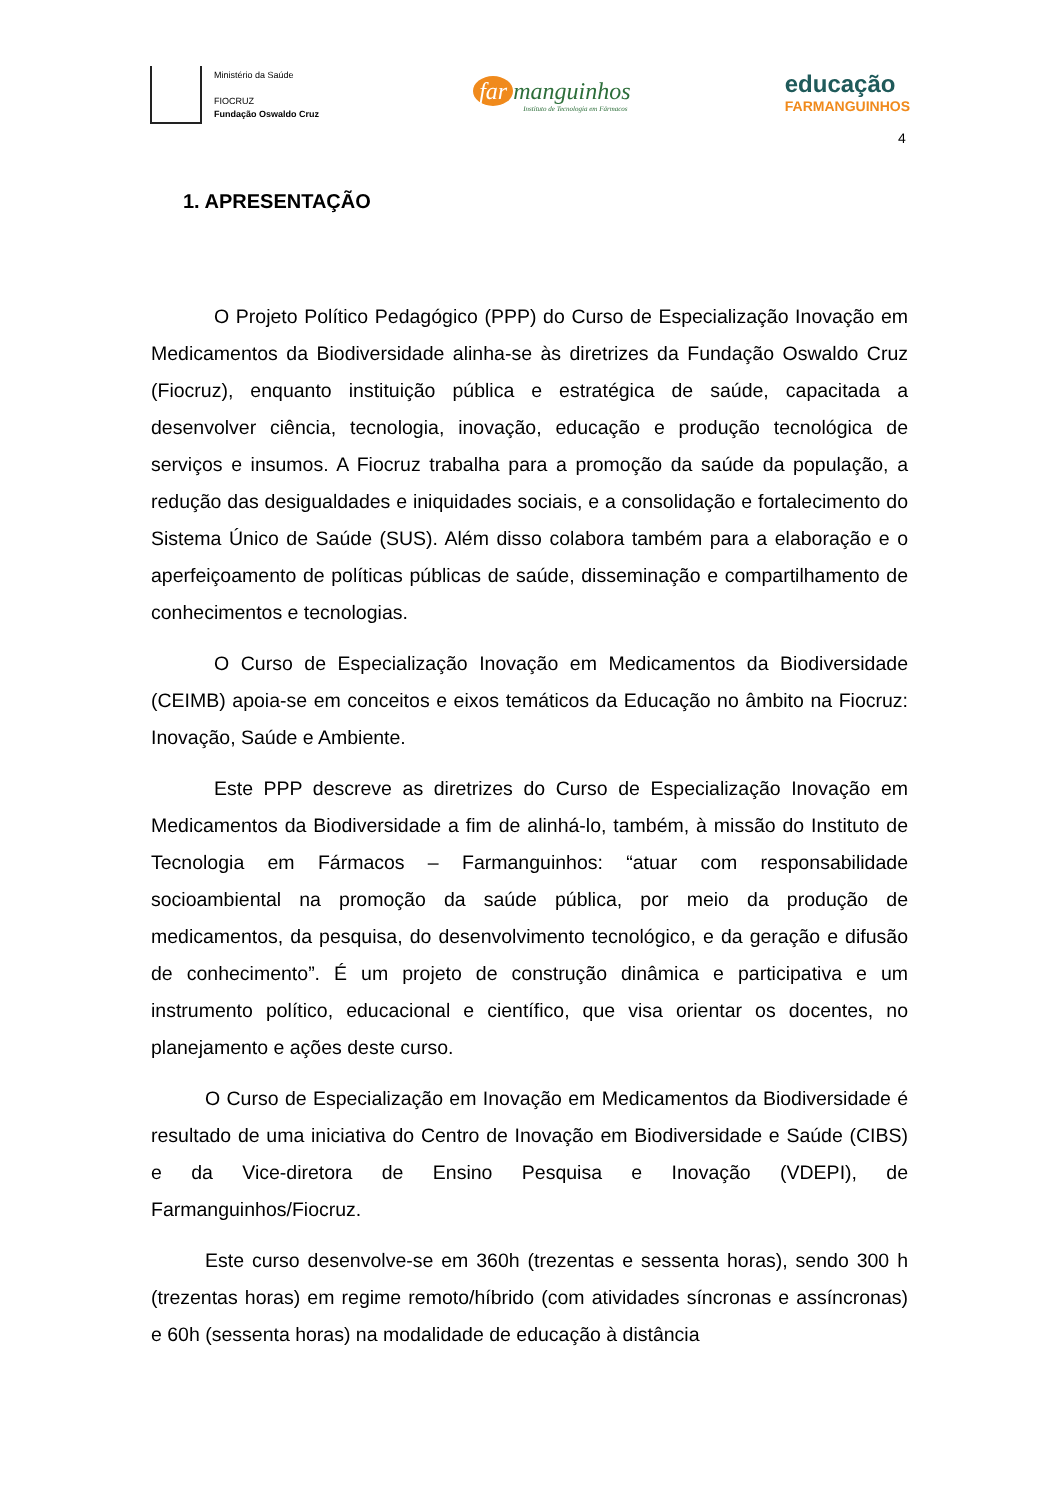Ministério da Saúde
FIOCRUZ
Fundação Oswaldo Cruz
far manguinhos
Instituto de Tecnologia em Fármacos
educação
FARMANGUINHOS
4
1. APRESENTAÇÃO
O Projeto Político Pedagógico (PPP) do Curso de Especialização Inovação em Medicamentos da Biodiversidade alinha-se às diretrizes da Fundação Oswaldo Cruz (Fiocruz), enquanto instituição pública e estratégica de saúde, capacitada a desenvolver ciência, tecnologia, inovação, educação e produção tecnológica de serviços e insumos. A Fiocruz trabalha para a promoção da saúde da população, a redução das desigualdades e iniquidades sociais, e a consolidação e fortalecimento do Sistema Único de Saúde (SUS). Além disso colabora também para a elaboração e o aperfeiçoamento de políticas públicas de saúde, disseminação e compartilhamento de conhecimentos e tecnologias.
O Curso de Especialização Inovação em Medicamentos da Biodiversidade (CEIMB) apoia-se em conceitos e eixos temáticos da Educação no âmbito na Fiocruz: Inovação, Saúde e Ambiente.
Este PPP descreve as diretrizes do Curso de Especialização Inovação em Medicamentos da Biodiversidade a fim de alinhá-lo, também, à missão do Instituto de Tecnologia em Fármacos – Farmanguinhos: “atuar com responsabilidade socioambiental na promoção da saúde pública, por meio da produção de medicamentos, da pesquisa, do desenvolvimento tecnológico, e da geração e difusão de conhecimento”. É um projeto de construção dinâmica e participativa e um instrumento político, educacional e científico, que visa orientar os docentes, no planejamento e ações deste curso.
O Curso de Especialização em Inovação em Medicamentos da Biodiversidade é resultado de uma iniciativa do Centro de Inovação em Biodiversidade e Saúde (CIBS) e da Vice-diretora de Ensino Pesquisa e Inovação (VDEPI), de Farmanguinhos/Fiocruz.
Este curso desenvolve-se em 360h (trezentas e sessenta horas), sendo 300 h (trezentas horas) em regime remoto/híbrido (com atividades síncronas e assíncronas) e 60h (sessenta horas) na modalidade de educação à distância